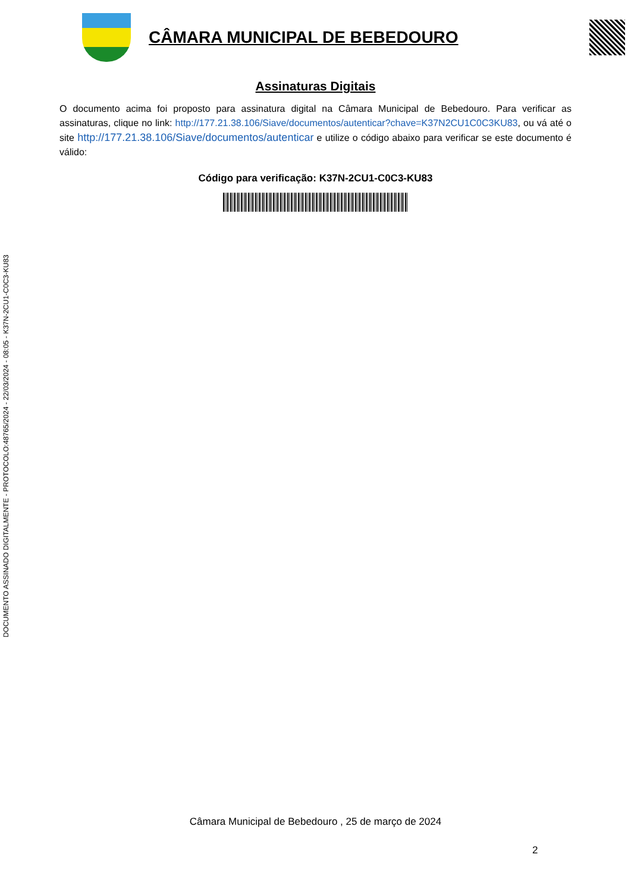DOCUMENTO ASSINADO DIGITALMENTE - PROTOCOLO:48765/2024 - 22/03/2024 - 08:05 - K37N-2CU1-C0C3-KU83
CÂMARA MUNICIPAL DE BEBEDOURO
Assinaturas Digitais
O documento acima foi proposto para assinatura digital na Câmara Municipal de Bebedouro. Para verificar as assinaturas, clique no link: http://177.21.38.106/Siave/documentos/autenticar?chave=K37N2CU1C0C3KU83, ou vá até o site http://177.21.38.106/Siave/documentos/autenticar e utilize o código abaixo para verificar se este documento é válido:
Código para verificação: K37N-2CU1-C0C3-KU83
Câmara Municipal de Bebedouro , 25 de março de 2024
2